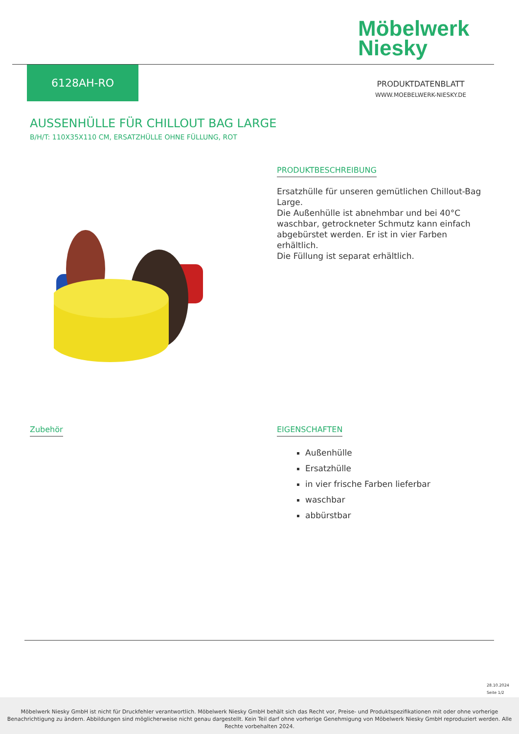Möbelwerk
Niesky
6128AH-RO
PRODUKTDATENBLATT
WWW.MOEBELWERK-NIESKY.DE
AUSSENHÜLLE FÜR CHILLOUT BAG LARGE
B/H/T: 110X35X110 CM, ERSATZHÜLLE OHNE FÜLLUNG, ROT
PRODUKTBESCHREIBUNG
Ersatzhülle für unseren gemütlichen Chillout-Bag Large.
Die Außenhülle ist abnehmbar und bei 40°C waschbar, getrockneter Schmutz kann einfach abgebürstet werden. Er ist in vier Farben erhältlich.
Die Füllung ist separat erhältlich.
Zubehör
EIGENSCHAFTEN
Außenhülle
Ersatzhülle
in vier frische Farben lieferbar
waschbar
abbürstbar
28.10.2024
Seite 1/2
Möbelwerk Niesky GmbH ist nicht für Druckfehler verantwortlich. Möbelwerk Niesky GmbH behält sich das Recht vor, Preise- und Produktspezifikationen mit oder ohne vorherige Benachrichtigung zu ändern. Abbildungen sind möglicherweise nicht genau dargestellt. Kein Teil darf ohne vorherige Genehmigung von Möbelwerk Niesky GmbH reproduziert werden. Alle Rechte vorbehalten 2024.